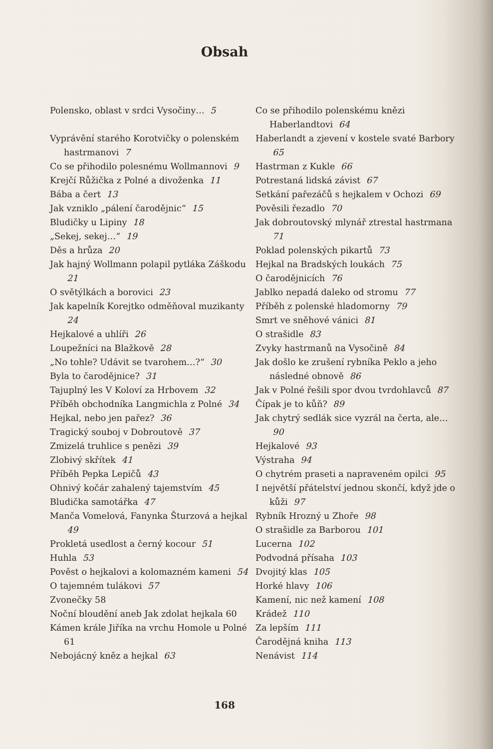Obsah
Polensko, oblast v srdci Vysočiny… 5
Vyprávění starého Korotvičky o polenském hastrmanovi 7
Co se přihodilo polesnému Wollmannovi 9
Krejčí Růžička z Polné a divoženka 11
Bába a čert 13
Jak vzniklo „pálení čarodějnic“ 15
Bludičky u Lipiny 18
„Sekej, sekej…“ 19
Děs a hrůza 20
Jak hajný Wollmann polapil pytláka Záškodu 21
O světýlkách a borovici 23
Jak kapelník Korejtko odměňoval muzikanty 24
Hejkalové a uhlíři 26
Loupežníci na Blažkově 28
„No tohle? Udávit se tvarohem…?“ 30
Byla to čarodějnice? 31
Tajuplný les V Koloví za Hrbovem 32
Příběh obchodníka Langmichla z Polné 34
Hejkal, nebo jen pařez? 36
Tragický souboj v Dobroutově 37
Zmizelá truhlice s penězi 39
Zlobivý skřítek 41
Příběh Pepka Lepičů 43
Ohnivý kočár zahalený tajemstvím 45
Bludička samotářka 47
Manča Vomelová, Fanynka Šturzová a hejkal 49
Prokletá usedlost a černý kocour 51
Huhla 53
Pověst o hejkalovi a kolomazném kameni 54
O tajemném tulákovi 57
Zvonečky 58
Noční bloudění aneb Jak zdolat hejkala 60
Kámen krále Jiříka na vrchu Homole u Polné 61
Nebojácný kněz a hejkal 63
Co se přihodilo polenskému knězi Haberlandtovi 64
Haberlandt a zjevení v kostele svaté Barbory 65
Hastrman z Kukle 66
Potrestaná lidská závist 67
Setkání pařezáčů s hejkalem v Ochozi 69
Pověsili řezadlo 70
Jak dobroutovský mlynář ztrestal hastrmana 71
Poklad polenských pikartů 73
Hejkal na Bradských loukách 75
O čarodějnicích 76
Jablko nepadá daleko od stromu 77
Příběh z polenské hladomorny 79
Smrt ve sněhové vánici 81
O strašidle 83
Zvyky hastrmanů na Vysočině 84
Jak došlo ke zrušení rybníka Peklo a jeho následné obnově 86
Jak v Polné řešili spor dvou tvrdohlavců 87
Čípak je to kůň? 89
Jak chytrý sedlák sice vyzrál na čerta, ale… 90
Hejkalové 93
Výstraha 94
O chytrém praseti a napraveném opilci 95
I největší přátelství jednou skončí, když jde o kůži 97
Rybník Hrozný u Zhoře 98
O strašidle za Barborou 101
Lucerna 102
Podvodná přísaha 103
Dvojitý klas 105
Horké hlavy 106
Kamení, nic než kamení 108
Krádež 110
Za lepším 111
Čarodějná kniha 113
Nenávist 114
168